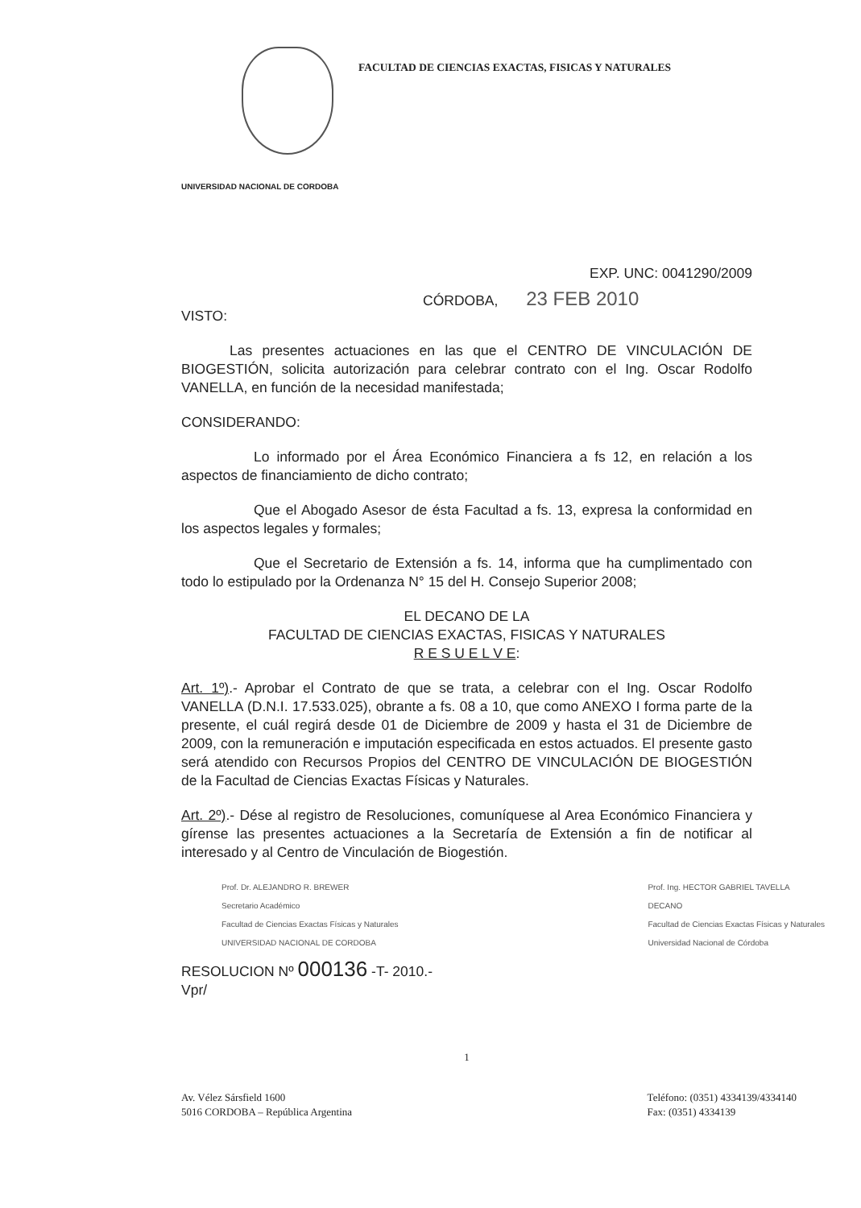FACULTAD DE CIENCIAS EXACTAS, FISICAS Y NATURALES
UNIVERSIDAD NACIONAL DE CORDOBA
EXP. UNC: 0041290/2009
CÓRDOBA, 23 FEB 2010
VISTO:
Las presentes actuaciones en las que el CENTRO DE VINCULACIÓN DE BIOGESTIÓN, solicita autorización para celebrar contrato con el Ing. Oscar Rodolfo VANELLA, en función de la necesidad manifestada;
CONSIDERANDO:
Lo informado por el Área Económico Financiera a fs 12, en relación a los aspectos de financiamiento de dicho contrato;
Que el Abogado Asesor de ésta Facultad a fs. 13, expresa la conformidad en los aspectos legales y formales;
Que el Secretario de Extensión a fs. 14, informa que ha cumplimentado con todo lo estipulado por la Ordenanza N° 15 del H. Consejo Superior 2008;
EL DECANO DE LA
FACULTAD DE CIENCIAS EXACTAS, FISICAS Y NATURALES
R E S U E L V E:
Art. 1º).- Aprobar el Contrato de que se trata, a celebrar con el Ing. Oscar Rodolfo VANELLA (D.N.I. 17.533.025), obrante a fs. 08 a 10, que como ANEXO I forma parte de la presente, el cuál regirá desde 01 de Diciembre de 2009 y hasta el 31 de Diciembre de 2009, con la remuneración e imputación especificada en estos actuados. El presente gasto será atendido con Recursos Propios del CENTRO DE VINCULACIÓN DE BIOGESTIÓN de la Facultad de Ciencias Exactas Físicas y Naturales.
Art. 2º).- Dése al registro de Resoluciones, comuníquese al Area Económico Financiera y gírense las presentes actuaciones a la Secretaría de Extensión a fin de notificar al interesado y al Centro de Vinculación de Biogestión.
Prof. Dr. ALEJANDRO R. BREWER
Secretario Académico
Facultad de Ciencias Exactas Físicas y Naturales
UNIVERSIDAD NACIONAL DE CORDOBA
Prof. Ing. HECTOR GABRIEL TAVELLA
DECANO
Facultad de Ciencias Exactas Físicas y Naturales
Universidad Nacional de Córdoba
RESOLUCION Nº 000136 -T- 2010.-
Vpr/
1
Av. Vélez Sársfield 1600
5016 CORDOBA – República Argentina
Teléfono: (0351) 4334139/4334140
Fax: (0351) 4334139